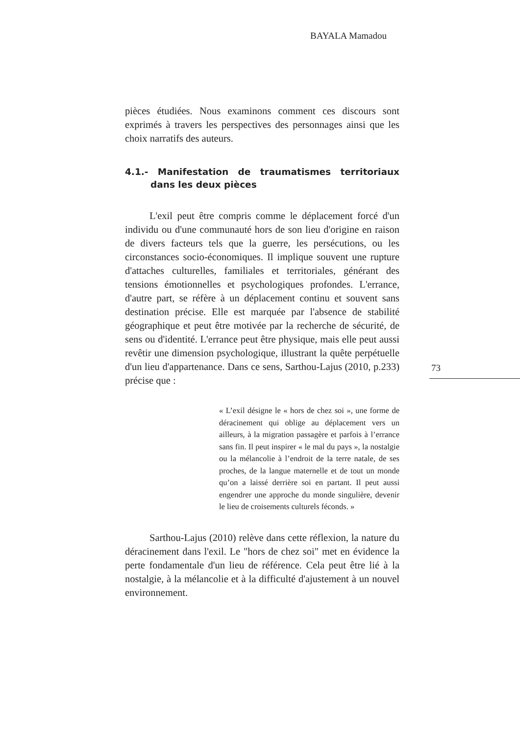BAYALA Mamadou
pièces étudiées. Nous examinons comment ces discours sont exprimés à travers les perspectives des personnages ainsi que les choix narratifs des auteurs.
4.1.- Manifestation de traumatismes territoriaux dans les deux pièces
L'exil peut être compris comme le déplacement forcé d'un individu ou d'une communauté hors de son lieu d'origine en raison de divers facteurs tels que la guerre, les persécutions, ou les circonstances socio-économiques. Il implique souvent une rupture d'attaches culturelles, familiales et territoriales, générant des tensions émotionnelles et psychologiques profondes. L'errance, d'autre part, se réfère à un déplacement continu et souvent sans destination précise. Elle est marquée par l'absence de stabilité géographique et peut être motivée par la recherche de sécurité, de sens ou d'identité. L'errance peut être physique, mais elle peut aussi revêtir une dimension psychologique, illustrant la quête perpétuelle d'un lieu d'appartenance. Dans ce sens, Sarthou-Lajus (2010, p.233) précise que :
« L’exil désigne le « hors de chez soi », une forme de déracinement qui oblige au déplacement vers un ailleurs, à la migration passagère et parfois à l’errance sans fin. Il peut inspirer « le mal du pays », la nostalgie ou la mélancolie à l’endroit de la terre natale, de ses proches, de la langue maternelle et de tout un monde qu’on a laissé derrière soi en partant. Il peut aussi engendrer une approche du monde singulière, devenir le lieu de croisements culturels féconds. »
Sarthou-Lajus (2010) relève dans cette réflexion, la nature du déracinement dans l'exil. Le "hors de chez soi" met en évidence la perte fondamentale d'un lieu de référence. Cela peut être lié à la nostalgie, à la mélancolie et à la difficulté d'ajustement à un nouvel environnement.
73